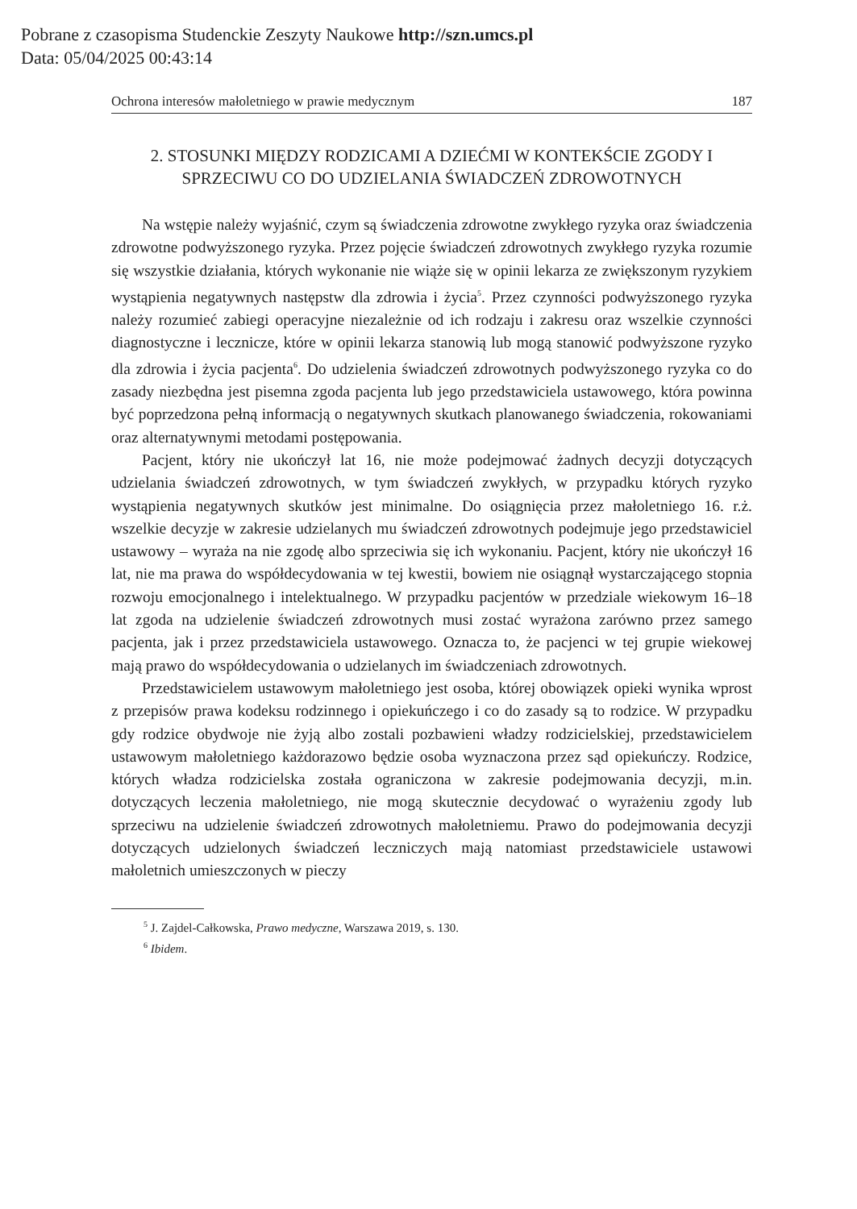Pobrane z czasopisma Studenckie Zeszyty Naukowe http://szn.umcs.pl
Data: 05/04/2025 00:43:14
Ochrona interesów małoletniego w prawie medycznym 187
2. STOSUNKI MIĘDZY RODZICAMI A DZIEĆMI W KONTEKŚCIE ZGODY I SPRZECIWU CO DO UDZIELANIA ŚWIADCZEŃ ZDROWOTNYCH
Na wstępie należy wyjaśnić, czym są świadczenia zdrowotne zwykłego ryzyka oraz świadczenia zdrowotne podwyższonego ryzyka. Przez pojęcie świadczeń zdrowotnych zwykłego ryzyka rozumie się wszystkie działania, których wykonanie nie wiąże się w opinii lekarza ze zwiększonym ryzykiem wystąpienia negatywnych następstw dla zdrowia i życia<sup>5</sup>. Przez czynności podwyższonego ryzyka należy rozumieć zabiegi operacyjne niezależnie od ich rodzaju i zakresu oraz wszelkie czynności diagnostyczne i lecznicze, które w opinii lekarza stanowią lub mogą stanowić podwyższone ryzyko dla zdrowia i życia pacjenta<sup>6</sup>. Do udzielenia świadczeń zdrowotnych podwyższonego ryzyka co do zasady niezbędna jest pisemna zgoda pacjenta lub jego przedstawiciela ustawowego, która powinna być poprzedzona pełną informacją o negatywnych skutkach planowanego świadczenia, rokowaniami oraz alternatywnymi metodami postępowania.
Pacjent, który nie ukończył lat 16, nie może podejmować żadnych decyzji dotyczących udzielania świadczeń zdrowotnych, w tym świadczeń zwykłych, w przypadku których ryzyko wystąpienia negatywnych skutków jest minimalne. Do osiągnięcia przez małoletniego 16. r.ż. wszelkie decyzje w zakresie udzielanych mu świadczeń zdrowotnych podejmuje jego przedstawiciel ustawowy – wyraża na nie zgodę albo sprzeciwia się ich wykonaniu. Pacjent, który nie ukończył 16 lat, nie ma prawa do współdecydowania w tej kwestii, bowiem nie osiągnął wystarczającego stopnia rozwoju emocjonalnego i intelektualnego. W przypadku pacjentów w przedziale wiekowym 16–18 lat zgoda na udzielenie świadczeń zdrowotnych musi zostać wyrażona zarówno przez samego pacjenta, jak i przez przedstawiciela ustawowego. Oznacza to, że pacjenci w tej grupie wiekowej mają prawo do współdecydowania o udzielanych im świadczeniach zdrowotnych.
Przedstawicielem ustawowym małoletniego jest osoba, której obowiązek opieki wynika wprost z przepisów prawa kodeksu rodzinnego i opiekuńczego i co do zasady są to rodzice. W przypadku gdy rodzice obydwoje nie żyją albo zostali pozbawieni władzy rodzicielskiej, przedstawicielem ustawowym małoletniego każdorazowo będzie osoba wyznaczona przez sąd opiekuńczy. Rodzice, których władza rodzicielska została ograniczona w zakresie podejmowania decyzji, m.in. dotyczących leczenia małoletniego, nie mogą skutecznie decydować o wyrażeniu zgody lub sprzeciwu na udzielenie świadczeń zdrowotnych małoletniemu. Prawo do podejmowania decyzji dotyczących udzielonych świadczeń leczniczych mają natomiast przedstawiciele ustawowi małoletnich umieszczonych w pieczy
<sup>5</sup> J. Zajdel-Całkowska, Prawo medyczne, Warszawa 2019, s. 130.
<sup>6</sup> Ibidem.